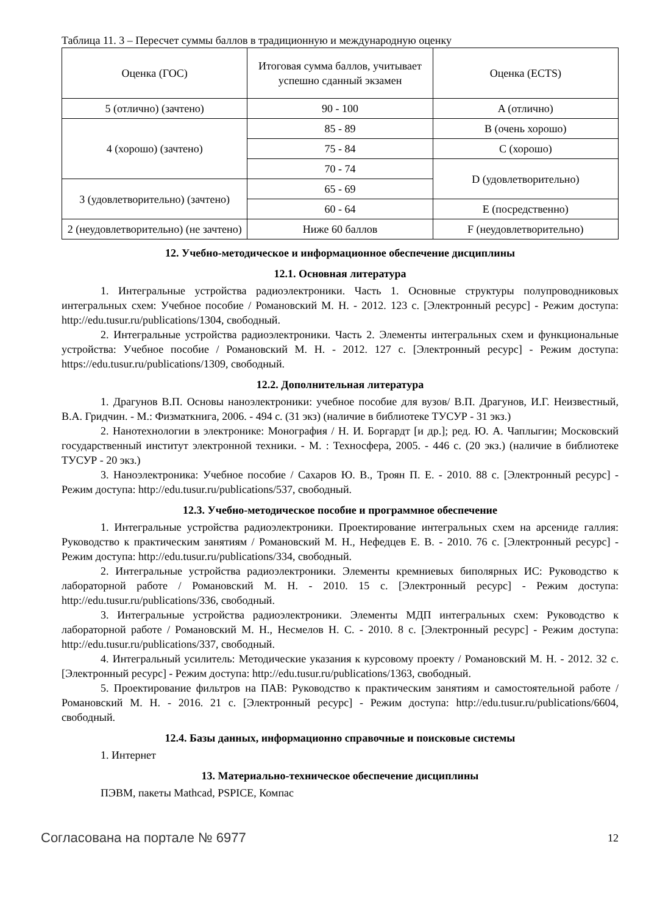Таблица 11. 3 – Пересчет суммы баллов в традиционную и международную оценку
| Оценка (ГОС) | Итоговая сумма баллов, учитывает успешно сданный экзамен | Оценка (ECTS) |
| 5 (отлично) (зачтено) | 90 - 100 | A (отлично) |
| 4 (хорошо) (зачтено) | 85 - 89 | B (очень хорошо) |
| | 75 - 84 | C (хорошо) |
| | 70 - 74 | D (удовлетворительно) |
| 3 (удовлетворительно) (зачтено) | 65 - 69 | |
| | 60 - 64 | E (посредственно) |
| 2 (неудовлетворительно) (не зачтено) | Ниже 60 баллов | F (неудовлетворительно) |
12. Учебно-методическое и информационное обеспечение дисциплины
12.1. Основная литература
1. Интегральные устройства радиоэлектроники. Часть 1. Основные структуры полупроводниковых интегральных схем: Учебное пособие / Романовский М. Н. - 2012. 123 с. [Электронный ресурс] - Режим доступа: http://edu.tusur.ru/publications/1304, свободный.
2. Интегральные устройства радиоэлектроники. Часть 2. Элементы интегральных схем и функциональные устройства: Учебное пособие / Романовский М. Н. - 2012. 127 с. [Электронный ресурс] - Режим доступа: https://edu.tusur.ru/publications/1309, свободный.
12.2. Дополнительная литература
1. Драгунов В.П. Основы наноэлектроники: учебное пособие для вузов/ В.П. Драгунов, И.Г. Неизвестный, В.А. Гридчин. - М.: Физматкнига, 2006. - 494 с. (31 экз) (наличие в библиотеке ТУСУР - 31 экз.)
2. Нанотехнологии в электронике: Монография / Н. И. Боргардт [и др.]; ред. Ю. А. Чаплыгин; Московский государственный институт электронной техники. - М. : Техносфера, 2005. - 446 с. (20 экз.) (наличие в библиотеке ТУСУР - 20 экз.)
3. Наноэлектроника: Учебное пособие / Сахаров Ю. В., Троян П. Е. - 2010. 88 с. [Электронный ресурс] - Режим доступа: http://edu.tusur.ru/publications/537, свободный.
12.3. Учебно-методическое пособие и программное обеспечение
1. Интегральные устройства радиоэлектроники. Проектирование интегральных схем на арсениде галлия: Руководство к практическим занятиям / Романовский М. Н., Нефедцев Е. В. - 2010. 76 с. [Электронный ресурс] - Режим доступа: http://edu.tusur.ru/publications/334, свободный.
2. Интегральные устройства радиоэлектроники. Элементы кремниевых биполярных ИС: Руководство к лабораторной работе / Романовский М. Н. - 2010. 15 с. [Электронный ресурс] - Режим доступа: http://edu.tusur.ru/publications/336, свободный.
3. Интегральные устройства радиоэлектроники. Элементы МДП интегральных схем: Руководство к лабораторной работе / Романовский М. Н., Несмелов Н. С. - 2010. 8 с. [Электронный ресурс] - Режим доступа: http://edu.tusur.ru/publications/337, свободный.
4. Интегральный усилитель: Методические указания к курсовому проекту / Романовский М. Н. - 2012. 32 с. [Электронный ресурс] - Режим доступа: http://edu.tusur.ru/publications/1363, свободный.
5. Проектирование фильтров на ПАВ: Руководство к практическим занятиям и самостоятельной работе / Романовский М. Н. - 2016. 21 с. [Электронный ресурс] - Режим доступа: http://edu.tusur.ru/publications/6604, свободный.
12.4. Базы данных, информационно справочные и поисковые системы
1. Интернет
13. Материально-техническое обеспечение дисциплины
ПЭВМ, пакеты Mathcad, PSPICE, Компас
Согласована на портале № 6977 12